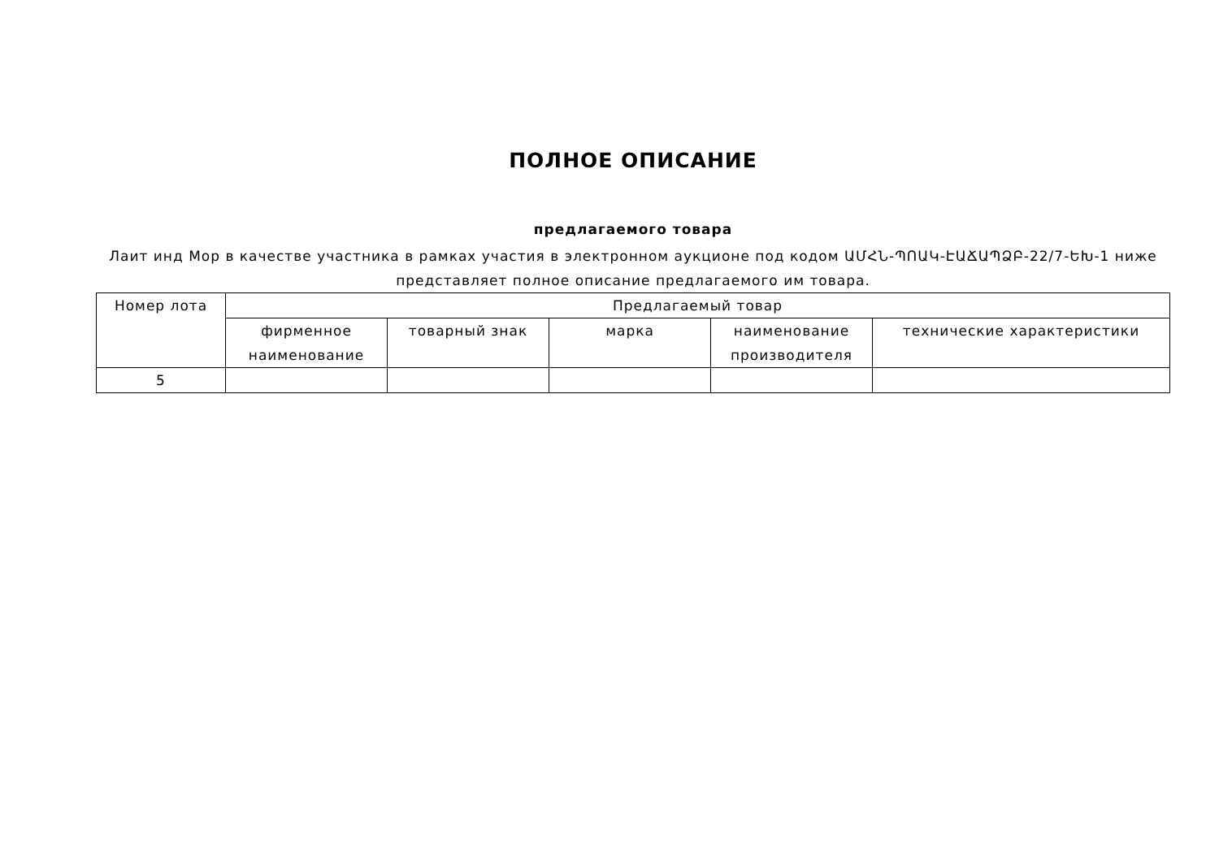ПОЛНОЕ ОПИСАНИЕ
предлагаемого товара
Лаит инд Мор в качестве участника в рамках участия в электронном аукционе под кодом ԱՄՀՆ-ՊՈԱԿ-ԷԱՃԱՊՁԲ-22/7-ԵԽ-1 ниже представляет полное описание предлагаемого им товара.
| Номер лота | Предлагаемый товар | | | | |
| | фирменное наименование | товарный знак | марка | наименование производителя | технические характеристики |
| 5 | | | | | |